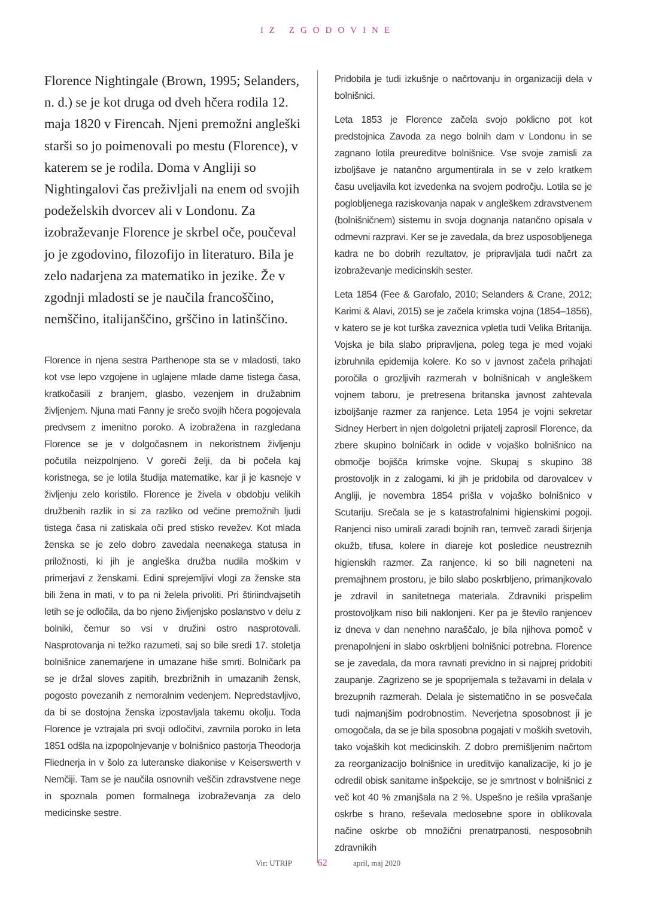IZ ZGODOVINE
Florence Nightingale (Brown, 1995; Selanders, n. d.) se je kot druga od dveh hčera rodila 12. maja 1820 v Firencah. Njeni premožni angleški starši so jo poimenovali po mestu (Florence), v katerem se je rodila. Doma v Angliji so Nightingalovi čas preživljali na enem od svojih podeželskih dvorcev ali v Londonu. Za izobraževanje Florence je skrbel oče, poučeval jo je zgodovino, filozofijo in literaturo. Bila je zelo nadarjena za matematiko in jezike. Že v zgodnji mladosti se je naučila francoščino, nemščino, italijanščino, grščino in latinščino.
Florence in njena sestra Parthenope sta se v mladosti, tako kot vse lepo vzgojene in uglajene mlade dame tistega časa, kratkočasili z branjem, glasbo, vezenjem in družabnim življenjem. Njuna mati Fanny je srečo svojih hčera pogojevala predvsem z imenitno poroko. A izobražena in razgledana Florence se je v dolgočasnem in nekoristnem življenju počutila neizpolnjeno. V goreči želji, da bi počela kaj koristnega, se je lotila študija matematike, kar ji je kasneje v življenju zelo koristilo. Florence je živela v obdobju velikih družbenih razlik in si za razliko od večine premožnih ljudi tistega časa ni zatiskala oči pred stisko revežev. Kot mlada ženska se je zelo dobro zavedala neenakega statusa in priložnosti, ki jih je angleška družba nudila moškim v primerjavi z ženskami. Edini sprejemljivi vlogi za ženske sta bili žena in mati, v to pa ni želela privoliti. Pri štiriindvajsetih letih se je odločila, da bo njeno življenjsko poslanstvo v delu z bolniki, čemur so vsi v družini ostro nasprotovali. Nasprotovanja ni težko razumeti, saj so bile sredi 17. stoletja bolnišnice zanemarjene in umazane hiše smrti. Bolničark pa se je držal sloves zapitih, brezbrižnih in umazanih žensk, pogosto povezanih z nemoralnim vedenjem. Nepredstavljivo, da bi se dostojna ženska izpostavljala takemu okolju. Toda Florence je vztrajala pri svoji odločitvi, zavrnila poroko in leta 1851 odšla na izpopolnjevanje v bolnišnico pastorja Theodorja Fliednerja in v šolo za luteranske diakonise v Keiserswerth v Nemčiji. Tam se je naučila osnovnih veščin zdravstvene nege in spoznala pomen formalnega izobraževanja za delo medicinske sestre.
Pridobila je tudi izkušnje o načrtovanju in organizaciji dela v bolnišnici.
Leta 1853 je Florence začela svojo poklicno pot kot predstojnica Zavoda za nego bolnih dam v Londonu in se zagnano lotila preureditve bolnišnice. Vse svoje zamisli za izboljšave je natančno argumentirala in se v zelo kratkem času uveljavila kot izvedenka na svojem področju. Lotila se je poglobljenega raziskovanja napak v angleškem zdravstvenem (bolnišničnem) sistemu in svoja dognanja natančno opisala v odmevni razpravi. Ker se je zavedala, da brez usposobljenega kadra ne bo dobrih rezultatov, je pripravljala tudi načrt za izobraževanje medicinskih sester.
Leta 1854 (Fee & Garofalo, 2010; Selanders & Crane, 2012; Karimi & Alavi, 2015) se je začela krimska vojna (1854–1856), v katero se je kot turška zaveznica vpletla tudi Velika Britanija. Vojska je bila slabo pripravljena, poleg tega je med vojaki izbruhnila epidemija kolere. Ko so v javnost začela prihajati poročila o grozljivih razmerah v bolnišnicah v angleškem vojnem taboru, je pretresena britanska javnost zahtevala izboljšanje razmer za ranjence. Leta 1954 je vojni sekretar Sidney Herbert in njen dolgoletni prijatelj zaprosil Florence, da zbere skupino bolničark in odide v vojaško bolnišnico na območje bojišča krimske vojne. Skupaj s skupino 38 prostovoljk in z zalogami, ki jih je pridobila od darovalcev v Angliji, je novembra 1854 prišla v vojaško bolnišnico v Scutariju. Srečala se je s katastrofalnimi higienskimi pogoji. Ranjenci niso umirali zaradi bojnih ran, temveč zaradi širjenja okužb, tifusa, kolere in diareje kot posledice neustreznih higienskih razmer. Za ranjence, ki so bili nagneteni na premajhnem prostoru, je bilo slabo poskrbljeno, primanjkovalo je zdravil in sanitetnega materiala. Zdravniki prispelim prostovoljkam niso bili naklonjeni. Ker pa je število ranjencev iz dneva v dan nenehno naraščalo, je bila njihova pomoč v prenapolnjeni in slabo oskrbljeni bolnišnici potrebna. Florence se je zavedala, da mora ravnati previdno in si najprej pridobiti zaupanje. Zagrizeno se je spoprijemala s težavami in delala v brezupnih razmerah. Delala je sistematično in se posvečala tudi najmanjšim podrobnostim. Neverjetna sposobnost ji je omogočala, da se je bila sposobna pogajati v moških svetovih, tako vojaških kot medicinskih. Z dobro premišljenim načrtom za reorganizacijo bolnišnice in ureditvijo kanalizacije, ki jo je odredil obisk sanitarne inšpekcije, se je smrtnost v bolnišnici z več kot 40 % zmanjšala na 2 %. Uspešno je rešila vprašanje oskrbe s hrano, reševala medosebne spore in oblikovala načine oskrbe ob množični prenatrpanosti, nesposobnih zdravnikih
Vir: UTRIP 62 april, maj 2020